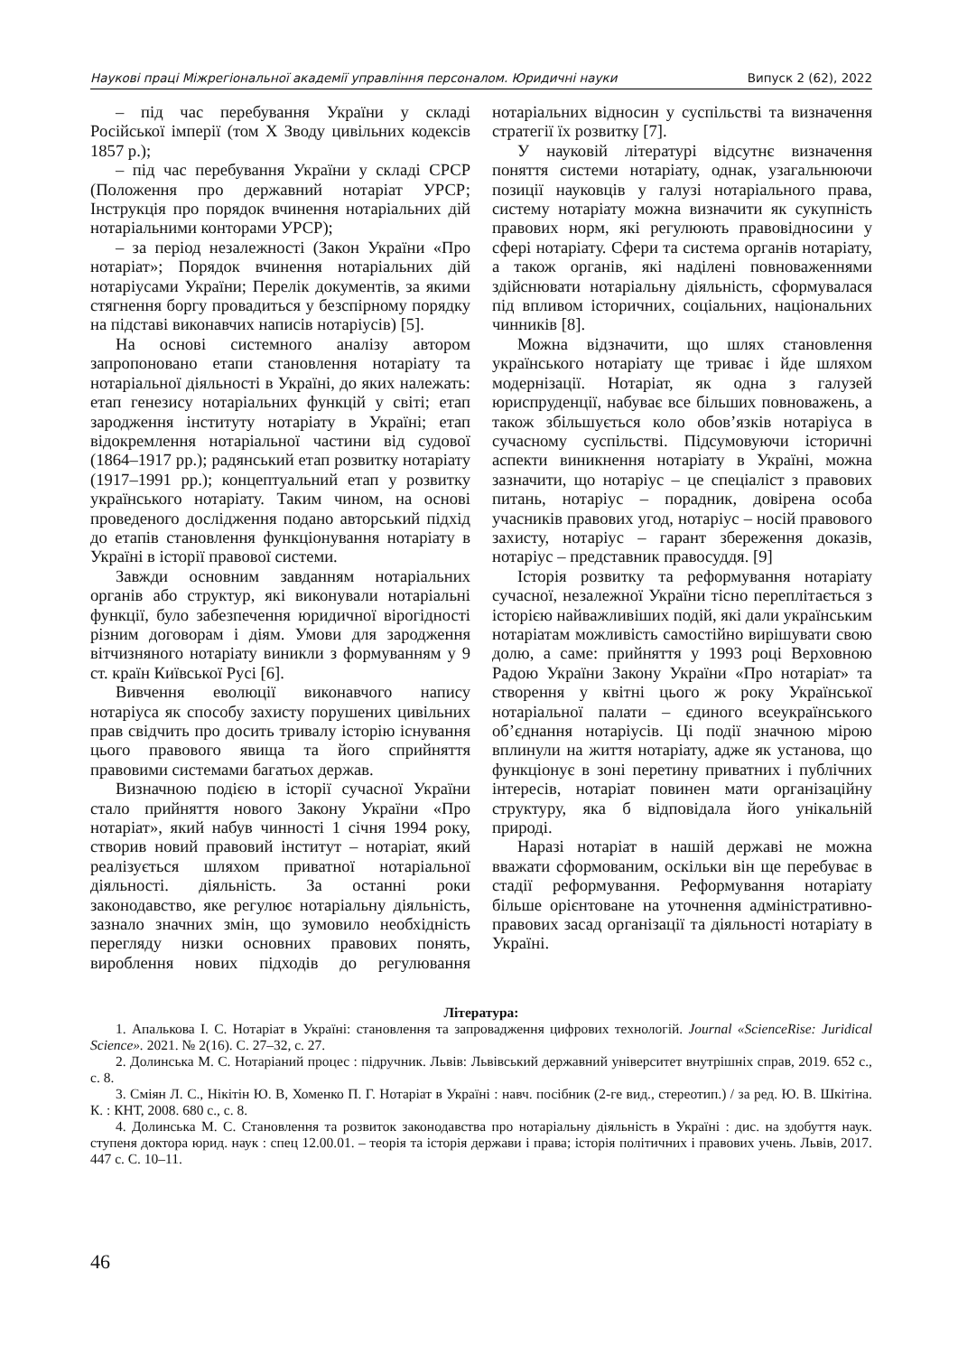Наукові праці Міжрегіональної академії управління персоналом. Юридичні науки Випуск 2 (62), 2022
– під час перебування України у складі Російської імперії (том X Зводу цивільних кодексів 1857 р.);
– під час перебування України у складі СРСР (Положення про державний нотаріат УРСР; Інструкція про порядок вчинення нотаріальних дій нотаріальними конторами УРСР);
– за період незалежності (Закон України «Про нотаріат»; Порядок вчинення нотаріальних дій нотаріусами України; Перелік документів, за якими стягнення боргу провадиться у безспірному порядку на підставі виконавчих написів нотаріусів) [5].
На основі системного аналізу автором запропоновано етапи становлення нотаріату та нотаріальної діяльності в Україні, до яких належать: етап генезису нотаріальних функцій у світі; етап зародження інституту нотаріату в Україні; етап відокремлення нотаріальної частини від судової (1864–1917 рр.); радянський етап розвитку нотаріату (1917–1991 рр.); концептуальний етап у розвитку українського нотаріату. Таким чином, на основі проведеного дослідження подано авторський підхід до етапів становлення функціонування нотаріату в Україні в історії правової системи.
Завжди основним завданням нотаріальних органів або структур, які виконували нотаріальні функції, було забезпечення юридичної вірогідності різним договорам і діям. Умови для зародження вітчизняного нотаріату виникли з формуванням у 9 ст. країн Київської Русі [6].
Вивчення еволюції виконавчого напису нотаріуса як способу захисту порушених цивільних прав свідчить про досить тривалу історію існування цього правового явища та його сприйняття правовими системами багатьох держав.
Визначною подією в історії сучасної України стало прийняття нового Закону України «Про нотаріат», який набув чинності 1 січня 1994 року, створив новий правовий інститут – нотаріат, який реалізується шляхом приватної нотаріальної діяльності. діяльність. За останні роки законодавство, яке регулює нотаріальну діяльність, зазнало значних змін, що зумовило необхідність перегляду низки основних правових понять, вироблення нових підходів до регулювання нотаріальних відносин у суспільстві та визначення стратегії їх розвитку [7].
У науковій літературі відсутнє визначення поняття системи нотаріату, однак, узагальнюючи позиції науковців у галузі нотаріального права, систему нотаріату можна визначити як сукупність правових норм, які регулюють правовідносини у сфері нотаріату. Сфери та система органів нотаріату, а також органів, які наділені повноваженнями здійснювати нотаріальну діяльність, сформувалася під впливом історичних, соціальних, національних чинників [8].
Можна відзначити, що шлях становлення українського нотаріату ще триває і йде шляхом модернізації. Нотаріат, як одна з галузей юриспруденції, набуває все більших повноважень, а також збільшується коло обов’язків нотаріуса в сучасному суспільстві. Підсумовуючи історичні аспекти виникнення нотаріату в Україні, можна зазначити, що нотаріус – це спеціаліст з правових питань, нотаріус – порадник, довірена особа учасників правових угод, нотаріус – носій правового захисту, нотаріус – гарант збереження доказів, нотаріус – представник правосуддя. [9]
Історія розвитку та реформування нотаріату сучасної, незалежної України тісно переплітається з історією найважливіших подій, які дали українським нотаріатам можливість самостійно вирішувати свою долю, а саме: прийняття у 1993 році Верховною Радою України Закону України «Про нотаріат» та створення у квітні цього ж року Української нотаріальної палати – єдиного всеукраїнського об’єднання нотаріусів. Ці події значною мірою вплинули на життя нотаріату, адже як установа, що функціонує в зоні перетину приватних і публічних інтересів, нотаріат повинен мати організаційну структуру, яка б відповідала його унікальній природі.
Наразі нотаріат в нашій державі не можна вважати сформованим, оскільки він ще перебуває в стадії реформування. Реформування нотаріату більше орієнтоване на уточнення адміністративно-правових засад організації та діяльності нотаріату в Україні.
Література:
1. Апалькова І. С. Нотаріат в Україні: становлення та запровадження цифрових технологій. Journal «ScienceRise: Juridical Science». 2021. № 2(16). С. 27–32, с. 27.
2. Долинська М. С. Нотаріаний процес : підручник. Львів: Львівський державний університет внутрішніх справ, 2019. 652 с., с. 8.
3. Сміян Л. С., Нікітін Ю. В, Хоменко П. Г. Нотаріат в Україні : навч. посібник (2-ге вид., стереотип.) / за ред. Ю. В. Шкітіна. К. : КНТ, 2008. 680 с., с. 8.
4. Долинська М. С. Становлення та розвиток законодавства про нотаріальну діяльність в Україні : дис. на здобуття наук. ступеня доктора юрид. наук : спец 12.00.01. – теорія та історія держави і права; історія політичних і правових учень. Львів, 2017. 447 с. С. 10–11.
46